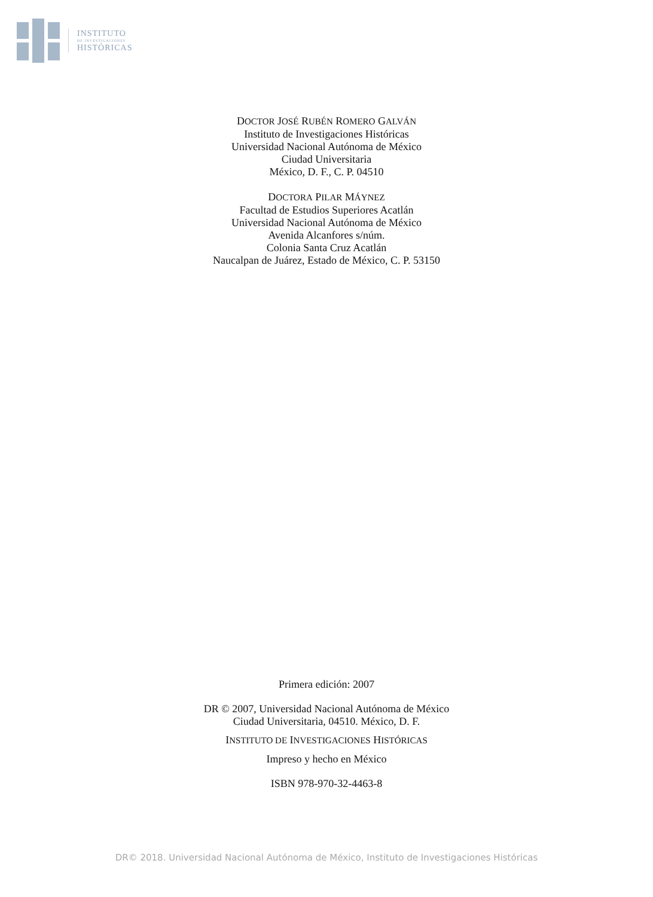INSTITUTO
DE INVESTIGACIONES
HISTÓRICAS
DOCTOR JOSÉ RUBÉN ROMERO GALVÁN
Instituto de Investigaciones Históricas
Universidad Nacional Autónoma de México
Ciudad Universitaria
México, D. F., C. P. 04510
DOCTORA PILAR MÁYNEZ
Facultad de Estudios Superiores Acatlán
Universidad Nacional Autónoma de México
Avenida Alcanfores s/núm.
Colonia Santa Cruz Acatlán
Naucalpan de Juárez, Estado de México, C. P. 53150
Primera edición: 2007
DR © 2007, Universidad Nacional Autónoma de México
Ciudad Universitaria, 04510. México, D. F.
INSTITUTO DE INVESTIGACIONES HISTÓRICAS
Impreso y hecho en México
ISBN 978-970-32-4463-8
DR© 2018. Universidad Nacional Autónoma de México, Instituto de Investigaciones Históricas